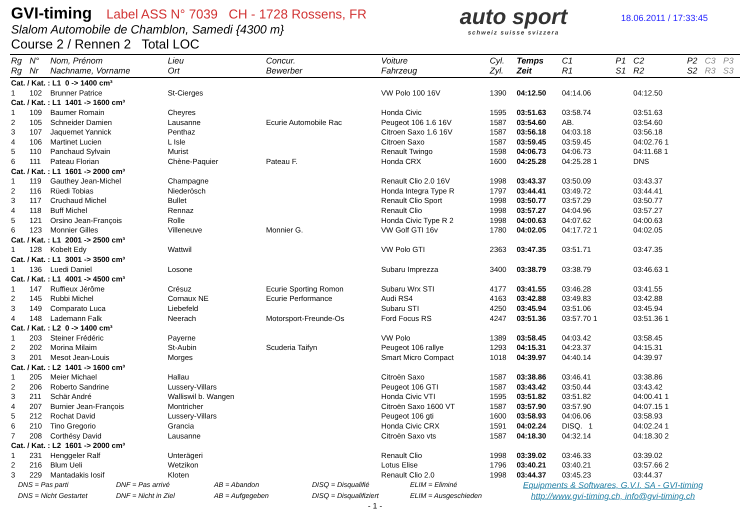GVI-timing Label ASS N° 7039 CH - 1728 Rossens, FR
Slalom Automobile de Chamblon, Samedi {4300 m}
Course 2 / Rennen 2 Total LOC
auto sport
schweiz suisse svizzera
18.06.2011 / 17:33:45
| Rg Rg | N° Nr | Nom, Prénom Nachname, Vorname | Lieu Ort | Concur. Bewerber | Voiture Fahrzeug | Cyl. Zyl. | Temps Zeit | C1 R1 | P1 S1 | C2 R2 | P2 S2 | C3 R3 | P3 S3 |
| --- | --- | --- | --- | --- | --- | --- | --- | --- | --- | --- | --- | --- | --- |
| Cat. / Kat. : L1 0 -> 1400 cm³ | | | | | | | | | | | | | |
| 1 | 102 | Brunner Patrice | St-Cierges | | VW Polo 100 16V | 1390 | 04:12.50 | 04:14.06 | | 04:12.50 | | | |
| Cat. / Kat. : L1 1401 -> 1600 cm³ | | | | | | | | | | | | | |
| 1 | 109 | Baumer Romain | Cheyres | | Honda Civic | 1595 | 03:51.63 | 03:58.74 | | 03:51.63 | | | |
| 2 | 105 | Schneider Damien | Lausanne | Ecurie Automobile Rac | Peugeot 106 1.6 16V | 1587 | 03:54.60 | AB. | | 03:54.60 | | | |
| 3 | 107 | Jaquemet Yannick | Penthaz | | Citroen Saxo 1.6 16V | 1587 | 03:56.18 | 04:03.18 | | 03:56.18 | | | |
| 4 | 106 | Martinet Lucien | L Isle | | Citroen Saxo | 1587 | 03:59.45 | 03:59.45 | | 04:02.76 1 | | | |
| 5 | 110 | Panchaud Sylvain | Murist | | Renault Twingo | 1598 | 04:06.73 | 04:06.73 | | 04:11.68 1 | | | |
| 6 | 111 | Pateau Florian | Chène-Paquier | Pateau F. | Honda CRX | 1600 | 04:25.28 | 04:25.28 1 | | DNS | | | |
| Cat. / Kat. : L1 1601 -> 2000 cm³ | | | | | | | | | | | | | |
| 1 | 119 | Gauthey Jean-Michel | Champagne | | Renault Clio 2.0 16V | 1998 | 03:43.37 | 03:50.09 | | 03:43.37 | | | |
| 2 | 116 | Rüedi Tobias | Niederösch | | Honda Integra Type R | 1797 | 03:44.41 | 03:49.72 | | 03:44.41 | | | |
| 3 | 117 | Cruchaud Michel | Bullet | | Renault Clio Sport | 1998 | 03:50.77 | 03:57.29 | | 03:50.77 | | | |
| 4 | 118 | Buff Michel | Rennaz | | Renault Clio | 1998 | 03:57.27 | 04:04.96 | | 03:57.27 | | | |
| 5 | 121 | Orsino Jean-François | Rolle | | Honda Civic Type R 2 | 1998 | 04:00.63 | 04:07.62 | | 04:00.63 | | | |
| 6 | 123 | Monnier Gilles | Villeneuve | Monnier G. | VW Golf GTI 16v | 1780 | 04:02.05 | 04:17.72 1 | | 04:02.05 | | | |
| Cat. / Kat. : L1 2001 -> 2500 cm³ | | | | | | | | | | | | | |
| 1 | 128 | Kobelt Edy | Wattwil | | VW Polo GTI | 2363 | 03:47.35 | 03:51.71 | | 03:47.35 | | | |
| Cat. / Kat. : L1 3001 -> 3500 cm³ | | | | | | | | | | | | | |
| 1 | 136 | Luedi Daniel | Losone | | Subaru Imprezza | 3400 | 03:38.79 | 03:38.79 | | 03:46.63 1 | | | |
| Cat. / Kat. : L1 4001 -> 4500 cm³ | | | | | | | | | | | | | |
| 1 | 147 | Ruffieux Jérôme | Crésuz | Ecurie Sporting Romon | Subaru Wrx STI | 4177 | 03:41.55 | 03:46.28 | | 03:41.55 | | | |
| 2 | 145 | Rubbi Michel | Cornaux NE | Ecurie Performance | Audi RS4 | 4163 | 03:42.88 | 03:49.83 | | 03:42.88 | | | |
| 3 | 149 | Comparato Luca | Liebefeld | | Subaru STI | 4250 | 03:45.94 | 03:51.06 | | 03:45.94 | | | |
| 4 | 148 | Lademann Falk | Neerach | Motorsport-Freunde-Os | Ford Focus RS | 4247 | 03:51.36 | 03:57.70 1 | | 03:51.36 1 | | | |
| Cat. / Kat. : L2 0 -> 1400 cm³ | | | | | | | | | | | | | |
| 1 | 203 | Steiner Frédéric | Payerne | | VW Polo | 1389 | 03:58.45 | 04:03.42 | | 03:58.45 | | | |
| 2 | 202 | Morina Milaim | St-Aubin | Scuderia Taifyn | Peugeot 106 rallye | 1293 | 04:15.31 | 04:23.37 | | 04:15.31 | | | |
| 3 | 201 | Mesot Jean-Louis | Morges | | Smart Micro Compact | 1018 | 04:39.97 | 04:40.14 | | 04:39.97 | | | |
| Cat. / Kat. : L2 1401 -> 1600 cm³ | | | | | | | | | | | | | |
| 1 | 205 | Meier Michael | Hallau | | Citroën Saxo | 1587 | 03:38.86 | 03:46.41 | | 03:38.86 | | | |
| 2 | 206 | Roberto Sandrine | Lussery-Villars | | Peugeot 106 GTI | 1587 | 03:43.42 | 03:50.44 | | 03:43.42 | | | |
| 3 | 211 | Schär André | Walliswil b. Wangen | | Honda Civic VTI | 1595 | 03:51.82 | 03:51.82 | | 04:00.41 1 | | | |
| 4 | 207 | Burnier Jean-François | Montricher | | Citroën Saxo 1600 VT | 1587 | 03:57.90 | 03:57.90 | | 04:07.15 1 | | | |
| 5 | 212 | Rochat David | Lussery-Villars | | Peugeot 106 gti | 1600 | 03:58.93 | 04:06.06 | | 03:58.93 | | | |
| 6 | 210 | Tino Gregorio | Grancia | | Honda Civic CRX | 1591 | 04:02.24 | DISQ. 1 | | 04:02.24 1 | | | |
| 7 | 208 | Corthésy David | Lausanne | | Citroën Saxo vts | 1587 | 04:18.30 | 04:32.14 | | 04:18.30 2 | | | |
| Cat. / Kat. : L2 1601 -> 2000 cm³ | | | | | | | | | | | | | |
| 1 | 231 | Henggeler Ralf | Unterägeri | | Renault Clio | 1998 | 03:39.02 | 03:46.33 | | 03:39.02 | | | |
| 2 | 216 | Blum Ueli | Wetzikon | | Lotus Elise | 1796 | 03:40.21 | 03:40.21 | | 03:57.66 2 | | | |
| 3 | 229 | Mantadakis Iosif | Kloten | | Renault Clio 2.0 | 1998 | 03:44.37 | 03:45.23 | | 03:44.37 | | | |
DNS = Pas parti DNF = Pas arrivé AB = Abandon DISQ = Disqualifié ELIM = Eliminé
Equipments & Softwares, G.V.I. SA - GVI-timing
DNS = Nicht Gestartet DNF = Nicht in Ziel AB = Aufgegeben DISQ = Disqualifiziert ELIM = Ausgeschieden
http://www.gvi-timing.ch, info@gvi-timing.ch
- 1 -